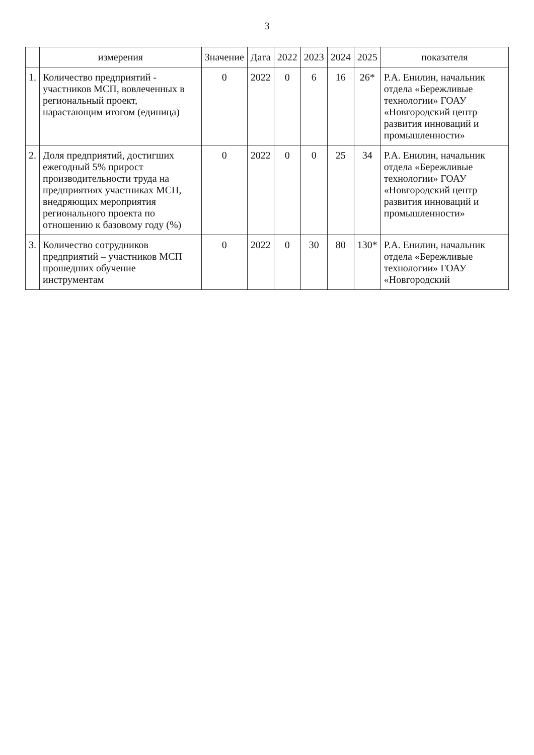3
| | измерения | Значение | Дата | 2022 | 2023 | 2024 | 2025 | показателя |
| --- | --- | --- | --- | --- | --- | --- | --- | --- |
| 1. | Количество предприятий - участников МСП, вовлеченных в региональный проект, нарастающим итогом (единица) | 0 | 2022 | 0 | 6 | 16 | 26* | Р.А. Енилин, начальник отдела «Бережливые технологии» ГОАУ «Новгородский центр развития инноваций и промышленности» |
| 2. | Доля предприятий, достигших ежегодный 5% прирост производительности труда на предприятиях участниках МСП, внедряющих мероприятия регионального проекта по отношению к базовому году (%) | 0 | 2022 | 0 | 0 | 25 | 34 | Р.А. Енилин, начальник отдела «Бережливые технологии» ГОАУ «Новгородский центр развития инноваций и промышленности» |
| 3. | Количество сотрудников предприятий – участников МСП прошедших обучение инструментам | 0 | 2022 | 0 | 30 | 80 | 130* | Р.А. Енилин, начальник отдела «Бережливые технологии» ГОАУ «Новгородский |